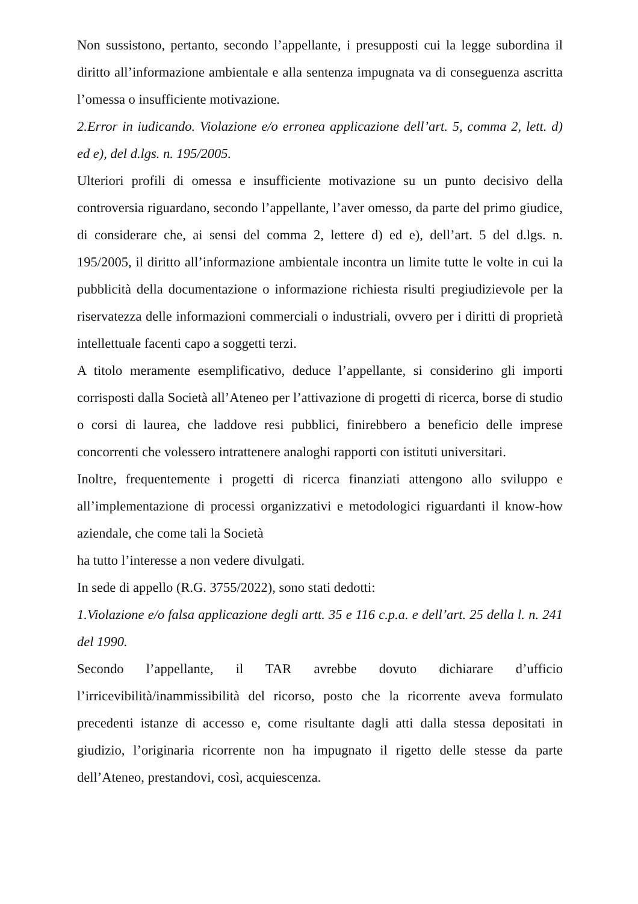Non sussistono, pertanto, secondo l’appellante, i presupposti cui la legge subordina il diritto all’informazione ambientale e alla sentenza impugnata va di conseguenza ascritta l’omessa o insufficiente motivazione.
2.Error in iudicando. Violazione e/o erronea applicazione dell’art. 5, comma 2, lett. d) ed e), del d.lgs. n. 195/2005.
Ulteriori profili di omessa e insufficiente motivazione su un punto decisivo della controversia riguardano, secondo l’appellante, l’aver omesso, da parte del primo giudice, di considerare che, ai sensi del comma 2, lettere d) ed e), dell’art. 5 del d.lgs. n. 195/2005, il diritto all’informazione ambientale incontra un limite tutte le volte in cui la pubblicità della documentazione o informazione richiesta risulti pregiudizievole per la riservatezza delle informazioni commerciali o industriali, ovvero per i diritti di proprietà intellettuale facenti capo a soggetti terzi.
A titolo meramente esemplificativo, deduce l’appellante, si considerino gli importi corrisposti dalla Società all’Ateneo per l’attivazione di progetti di ricerca, borse di studio o corsi di laurea, che laddove resi pubblici, finirebbero a beneficio delle imprese concorrenti che volessero intrattenere analoghi rapporti con istituti universitari.
Inoltre, frequentemente i progetti di ricerca finanziati attengono allo sviluppo e all’implementazione di processi organizzativi e metodologici riguardanti il know-how aziendale, che come tali la Società
ha tutto l’interesse a non vedere divulgati.
In sede di appello (R.G. 3755/2022), sono stati dedotti:
1.Violazione e/o falsa applicazione degli artt. 35 e 116 c.p.a. e dell’art. 25 della l. n. 241 del 1990.
Secondo l’appellante, il TAR avrebbe dovuto dichiarare d’ufficio l’irricevibilità/inammissibilità del ricorso, posto che la ricorrente aveva formulato precedenti istanze di accesso e, come risultante dagli atti dalla stessa depositati in giudizio, l’originaria ricorrente non ha impugnato il rigetto delle stesse da parte dell’Ateneo, prestandovi, così, acquiescenza.